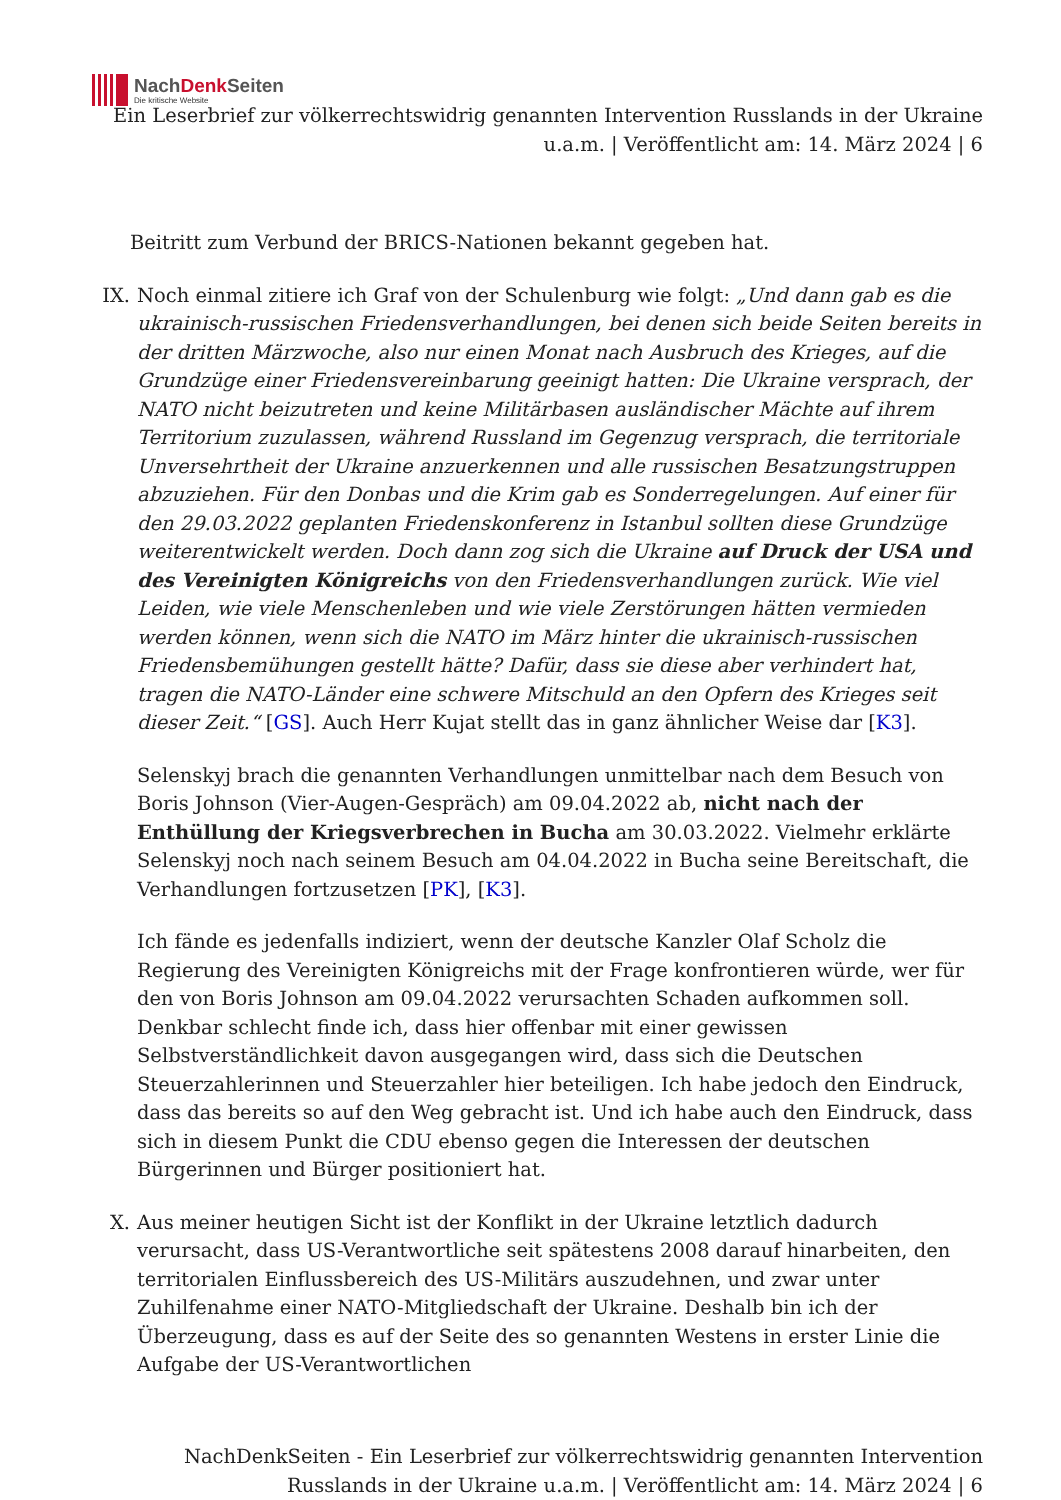NachDenk Seiten
Die kritische Website
Ein Leserbrief zur völkerrechtswidrig genannten Intervention Russlands in der Ukraine u.a.m. | Veröffentlicht am: 14. März 2024 | 6
Beitritt zum Verbund der BRICS-Nationen bekannt gegeben hat.
IX. Noch einmal zitiere ich Graf von der Schulenburg wie folgt: „Und dann gab es die ukrainisch-russischen Friedensverhandlungen, bei denen sich beide Seiten bereits in der dritten Märzwoche, also nur einen Monat nach Ausbruch des Krieges, auf die Grundzüge einer Friedensvereinbarung geeinigt hatten: Die Ukraine versprach, der NATO nicht beizutreten und keine Militärbasen ausländischer Mächte auf ihrem Territorium zuzulassen, während Russland im Gegenzug versprach, die territoriale Unversehrtheit der Ukraine anzuerkennen und alle russischen Besatzungstruppen abzuziehen. Für den Donbas und die Krim gab es Sonderregelungen. Auf einer für den 29.03.2022 geplanten Friedenskonferenz in Istanbul sollten diese Grundzüge weiterentwickelt werden. Doch dann zog sich die Ukraine auf Druck der USA und des Vereinigten Königreichs von den Friedensverhandlungen zurück. Wie viel Leiden, wie viele Menschenleben und wie viele Zerstörungen hätten vermieden werden können, wenn sich die NATO im März hinter die ukrainisch-russischen Friedensbemühungen gestellt hätte? Dafür, dass sie diese aber verhindert hat, tragen die NATO-Länder eine schwere Mitschuld an den Opfern des Krieges seit dieser Zeit.“ [GS]. Auch Herr Kujat stellt das in ganz ähnlicher Weise dar [K3].
Selenskyj brach die genannten Verhandlungen unmittelbar nach dem Besuch von Boris Johnson (Vier-Augen-Gespräch) am 09.04.2022 ab, nicht nach der Enthüllung der Kriegsverbrechen in Bucha am 30.03.2022. Vielmehr erklärte Selenskyj noch nach seinem Besuch am 04.04.2022 in Bucha seine Bereitschaft, die Verhandlungen fortzusetzen [PK], [K3].
Ich fände es jedenfalls indiziert, wenn der deutsche Kanzler Olaf Scholz die Regierung des Vereinigten Königreichs mit der Frage konfrontieren würde, wer für den von Boris Johnson am 09.04.2022 verursachten Schaden aufkommen soll. Denkbar schlecht finde ich, dass hier offenbar mit einer gewissen Selbstverständlichkeit davon ausgegangen wird, dass sich die Deutschen Steuerzahlerinnen und Steuerzahler hier beteiligen. Ich habe jedoch den Eindruck, dass das bereits so auf den Weg gebracht ist. Und ich habe auch den Eindruck, dass sich in diesem Punkt die CDU ebenso gegen die Interessen der deutschen Bürgerinnen und Bürger positioniert hat.
X. Aus meiner heutigen Sicht ist der Konflikt in der Ukraine letztlich dadurch verursacht, dass US-Verantwortliche seit spätestens 2008 darauf hinarbeiten, den territorialen Einflussbereich des US-Militärs auszudehnen, und zwar unter Zuhilfenahme einer NATO-Mitgliedschaft der Ukraine. Deshalb bin ich der Überzeugung, dass es auf der Seite des so genannten Westens in erster Linie die Aufgabe der US-Verantwortlichen
NachDenkSeiten - Ein Leserbrief zur völkerrechtswidrig genannten Intervention Russlands in der Ukraine u.a.m. | Veröffentlicht am: 14. März 2024 | 6